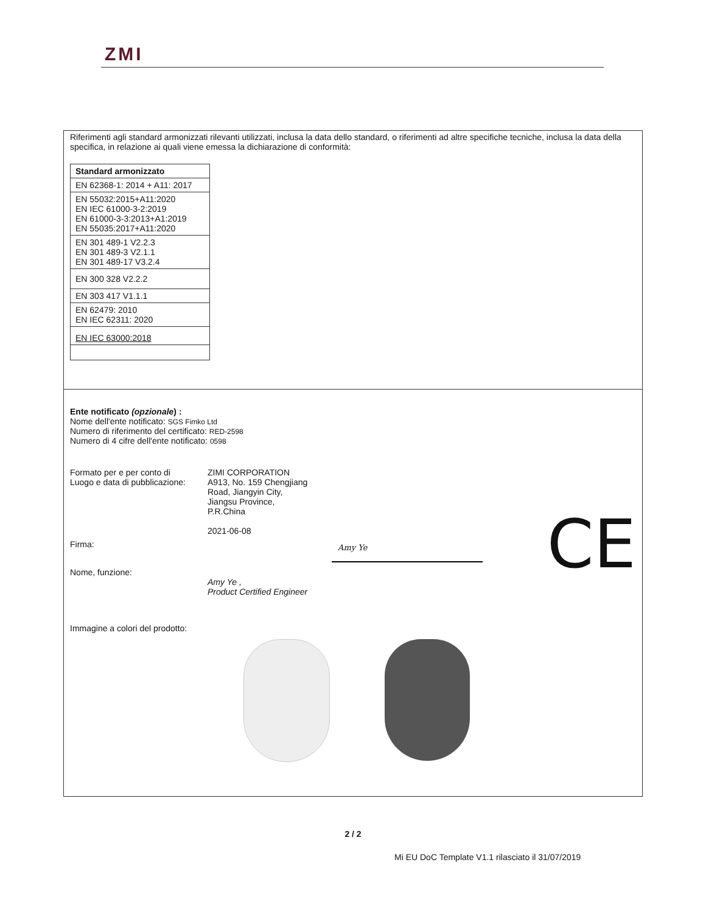ZMI
Riferimenti agli standard armonizzati rilevanti utilizzati, inclusa la data dello standard, o riferimenti ad altre specifiche tecniche, inclusa la data della specifica, in relazione ai quali viene emessa la dichiarazione di conformità:
| Standard armonizzato |
| --- |
| EN 62368-1: 2014 + A11: 2017 |
| EN 55032:2015+A11:2020 EN IEC 61000-3-2:2019 EN 61000-3-3:2013+A1:2019 EN 55035:2017+A11:2020 |
| EN 301 489-1 V2.2.3 EN 301 489-3 V2.1.1 EN 301 489-17 V3.2.4 |
| EN 300 328 V2.2.2 |
| EN 303 417 V1.1.1 |
| EN 62479: 2010 EN IEC 62311: 2020 |
| EN IEC 63000:2018 |
Ente notificato (opzionale) :
Nome dell'ente notificato: SGS Fimko Ltd
Numero di riferimento del certificato: RED-2598
Numero di 4 cifre dell'ente notificato: 0598
Formato per e per conto di
Luogo e data di pubblicazione:
ZIMI CORPORATION
A913, No. 159 Chengjiang
Road, Jiangyin City,
Jiangsu Province,
P.R.China
2021-06-08
Firma:
Amy Ye CE
Nome, funzione:
Amy Ye ,
Product Certified Engineer
Immagine a colori del prodotto:
2 / 2
Mi EU DoC Template V1.1 rilasciato il 31/07/2019